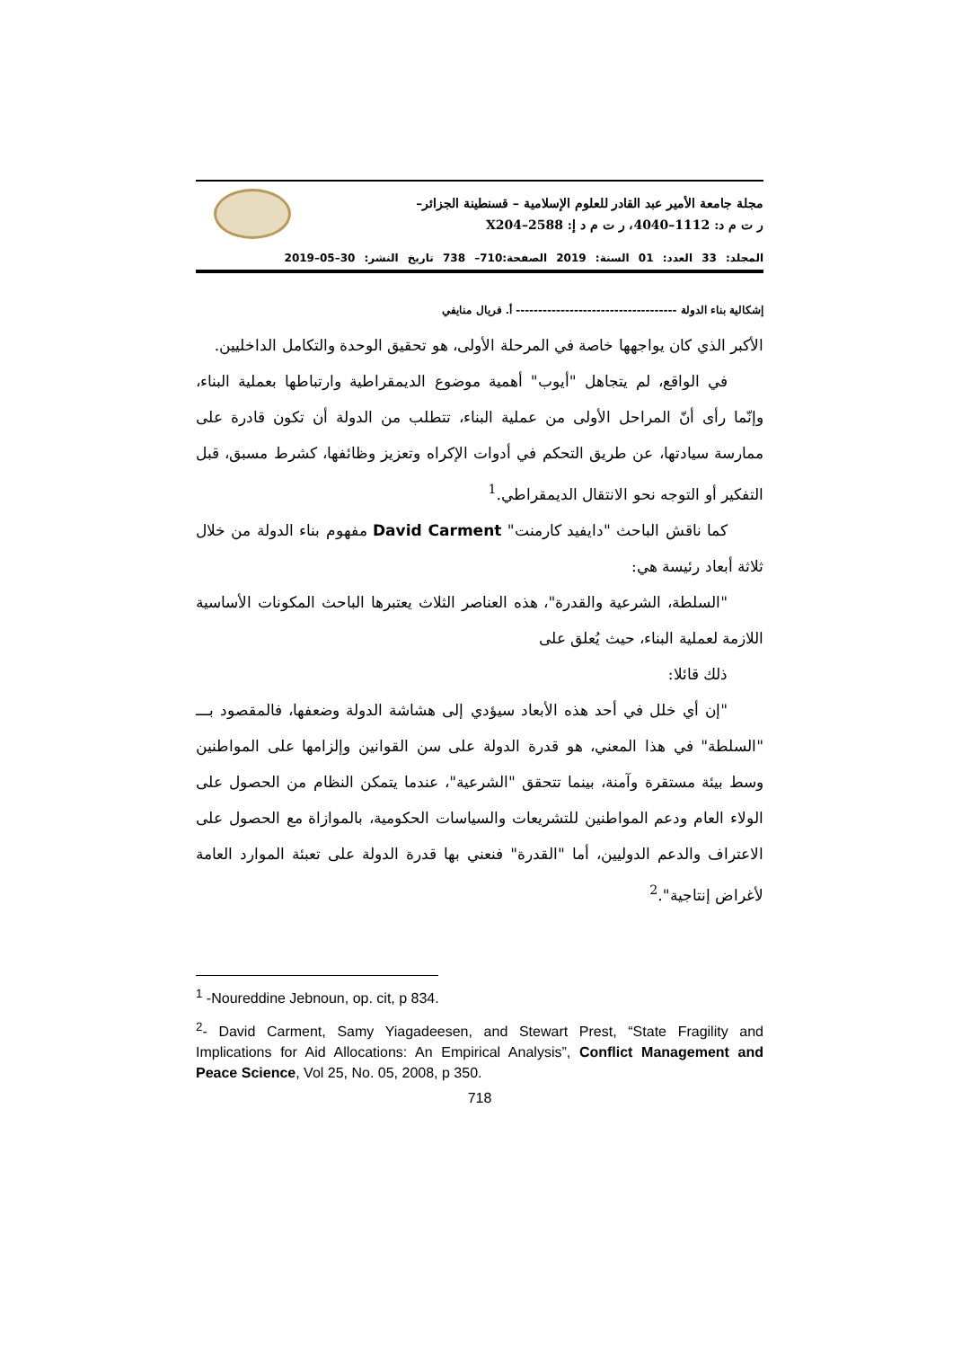مجلة جامعة الأمير عبد القادر للعلوم الإسلامية – قسنطينة الجزائر–
ر ت م د: 1112–4040، ر ت م د إ: 2588–X204
المجلد: 33 العدد: 01 السنة: 2019 الصفحة:710– 738 تاريخ النشر: 30–05–2019
إشكالية بناء الدولة ------------------------------------ أ. فريال منايفي
الأكبر الذي كان يواجهها خاصة في المرحلة الأولى، هو تحقيق الوحدة والتكامل الداخليين.
في الواقع، لم يتجاهل "أيوب" أهمية موضوع الديمقراطية وارتباطها بعملية البناء، وإنّما رأى أنّ المراحل الأولى من عملية البناء، تتطلب من الدولة أن تكون قادرة على ممارسة سيادتها، عن طريق التحكم في أدوات الإكراه وتعزيز وظائفها، كشرط مسبق، قبل التفكير أو التوجه نحو الانتقال الديمقراطي.<sup>1</sup>
كما ناقش الباحث "دايفيد كارمنت" David Carment مفهوم بناء الدولة من خلال ثلاثة أبعاد رئيسة هي:
"السلطة، الشرعية والقدرة"، هذه العناصر الثلاث يعتبرها الباحث المكونات الأساسية اللازمة لعملية البناء، حيث يُعلق على
ذلك قائلا:
"إن أي خلل في أحد هذه الأبعاد سيؤدي إلى هشاشة الدولة وضعفها، فالمقصود بـــ "السلطة" في هذا المعني، هو قدرة الدولة على سن القوانين وإلزامها على المواطنين وسط بيئة مستقرة وآمنة، بينما تتحقق "الشرعية"، عندما يتمكن النظام من الحصول على الولاء العام ودعم المواطنين للتشريعات والسياسات الحكومية، بالموازاة مع الحصول على الاعتراف والدعم الدوليين، أما "القدرة" فنعني بها قدرة الدولة على تعبئة الموارد العامة لأغراض إنتاجية".<sup>2</sup>
<sup>1</sup> -Noureddine Jebnoun, op. cit, p 834.
<sup>2</sup>- David Carment, Samy Yiagadeesen, and Stewart Prest, “State Fragility and Implications for Aid Allocations: An Empirical Analysis”, Conflict Management and Peace Science, Vol 25, No. 05, 2008, p 350.
718